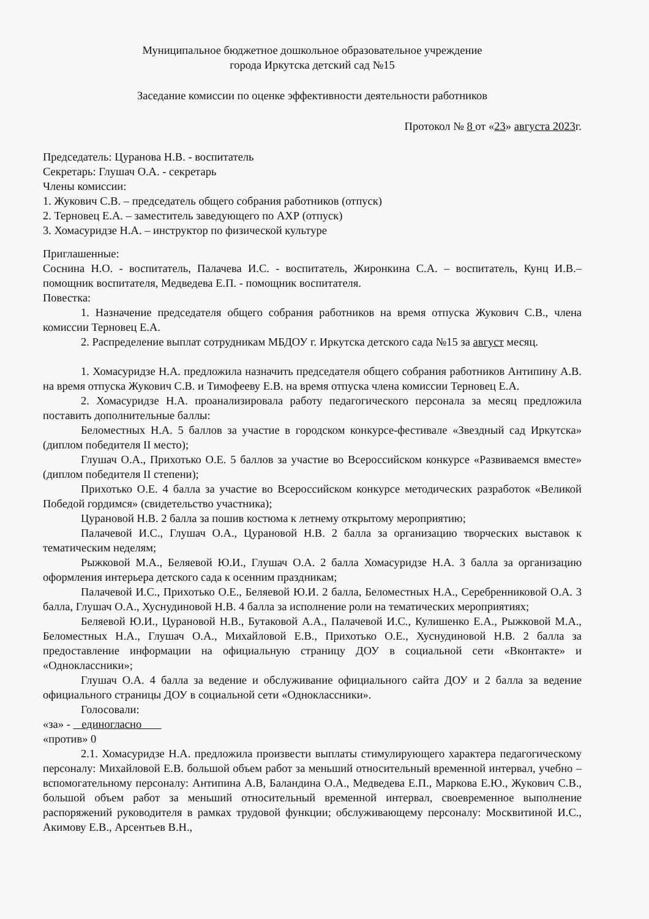Муниципальное бюджетное дошкольное образовательное учреждение
города Иркутска детский сад №15
Заседание комиссии по оценке эффективности деятельности работников
Протокол № 8 от «23» августа 2023г.
Председатель: Цуранова Н.В. - воспитатель
Секретарь: Глушач О.А. - секретарь
Члены комиссии:
1. Жукович С.В. – председатель общего собрания работников (отпуск)
2. Терновец Е.А. – заместитель заведующего по АХР (отпуск)
3. Хомасуридзе Н.А. – инструктор по физической культуре
Приглашенные:
Соснина Н.О. - воспитатель, Палачева И.С. - воспитатель, Жиронкина С.А. – воспитатель, Кунц И.В.– помощник воспитателя, Медведева Е.П. - помощник воспитателя.
Повестка:
1. Назначение председателя общего собрания работников на время отпуска Жукович С.В., члена комиссии Терновец Е.А.
2. Распределение выплат сотрудникам МБДОУ г. Иркутска детского сада №15 за август месяц.
1. Хомасуридзе Н.А. предложила назначить председателя общего собрания работников Антипину А.В. на время отпуска Жукович С.В. и Тимофееву Е.В. на время отпуска члена комиссии Терновец Е.А.
2. Хомасуридзе Н.А. проанализировала работу педагогического персонала за месяц предложила поставить дополнительные баллы:
Беломестных Н.А. 5 баллов за участие в городском конкурсе-фестивале «Звездный сад Иркутска» (диплом победителя II место);
Глушач О.А., Прихотько О.Е. 5 баллов за участие во Всероссийском конкурсе «Развиваемся вместе» (диплом победителя II степени);
Прихотько О.Е. 4 балла за участие во Всероссийском конкурсе методических разработок «Великой Победой гордимся» (свидетельство участника);
Цурановой Н.В. 2 балла за пошив костюма к летнему открытому мероприятию;
Палачевой И.С., Глушач О.А., Цурановой Н.В. 2 балла за организацию творческих выставок к тематическим неделям;
Рыжковой М.А., Беляевой Ю.И., Глушач О.А. 2 балла Хомасуридзе Н.А. 3 балла за организацию оформления интерьера детского сада к осенним праздникам;
Палачевой И.С., Прихотько О.Е., Беляевой Ю.И. 2 балла, Беломестных Н.А., Серебренниковой О.А. 3 балла, Глушач О.А., Хуснудиновой Н.В. 4 балла за исполнение роли на тематических мероприятиях;
Беляевой Ю.И., Цурановой Н.В., Бутаковой А.А., Палачевой И.С., Кулишенко Е.А., Рыжковой М.А., Беломестных Н.А., Глушач О.А., Михайловой Е.В., Прихотько О.Е., Хуснудиновой Н.В. 2 балла за предоставление информации на официальную страницу ДОУ в социальной сети «Вконтакте» и «Одноклассники»;
Глушач О.А. 4 балла за ведение и обслуживание официального сайта ДОУ и 2 балла за ведение официального страницы ДОУ в социальной сети «Одноклассники».
Голосовали:
«за» - единогласно
«против» 0
2.1. Хомасуридзе Н.А. предложила произвести выплаты стимулирующего характера педагогическому персоналу: Михайловой Е.В. большой объем работ за меньший относительный временной интервал, учебно – вспомогательному персоналу: Антипина А.В, Баландина О.А., Медведева Е.П., Маркова Е.Ю., Жукович С.В., большой объем работ за меньший относительный временной интервал, своевременное выполнение распоряжений руководителя в рамках трудовой функции; обслуживающему персоналу: Москвитиной И.С., Акимову Е.В., Арсентьев В.Н.,